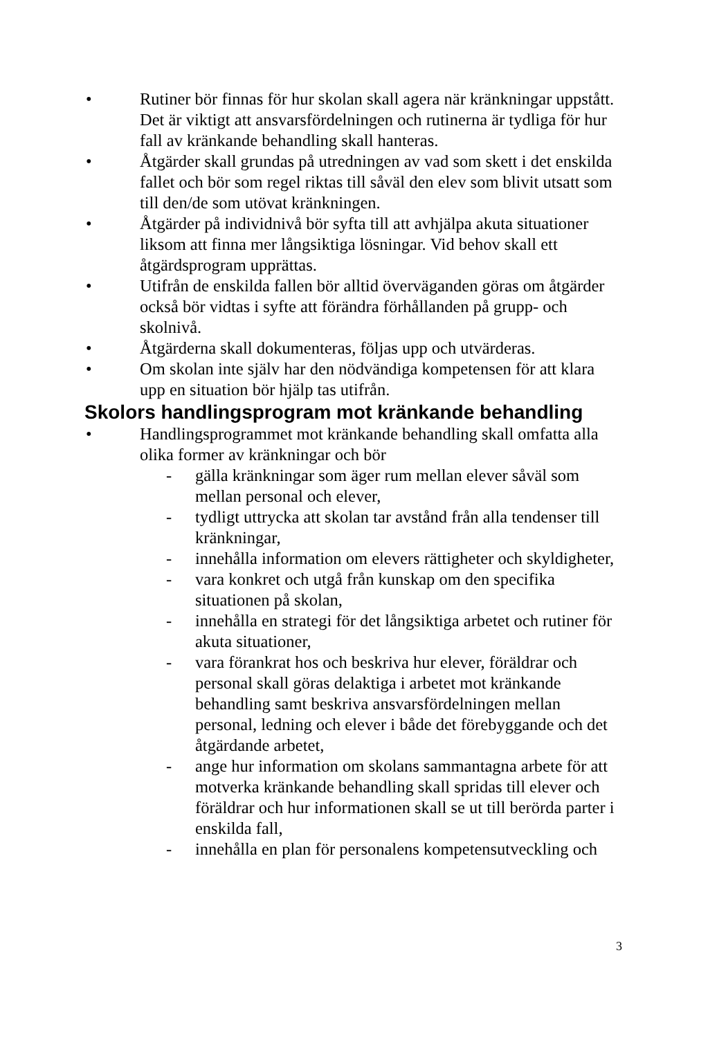• Rutiner bör finnas för hur skolan skall agera när kränkningar uppstått. Det är viktigt att ansvarsfördelningen och rutinerna är tydliga för hur fall av kränkande behandling skall hanteras.
• Åtgärder skall grundas på utredningen av vad som skett i det enskilda fallet och bör som regel riktas till såväl den elev som blivit utsatt som till den/de som utövat kränkningen.
• Åtgärder på individnivå bör syfta till att avhjälpa akuta situationer liksom att finna mer långsiktiga lösningar. Vid behov skall ett åtgärdsprogram upprättas.
• Utifrån de enskilda fallen bör alltid överväganden göras om åtgärder också bör vidtas i syfte att förändra förhållanden på grupp- och skolnivå.
• Åtgärderna skall dokumenteras, följas upp och utvärderas.
• Om skolan inte själv har den nödvändiga kompetensen för att klara upp en situation bör hjälp tas utifrån.
Skolors handlingsprogram mot kränkande behandling
• Handlingsprogrammet mot kränkande behandling skall omfatta alla olika former av kränkningar och bör
- gälla kränkningar som äger rum mellan elever såväl som mellan personal och elever,
- tydligt uttrycka att skolan tar avstånd från alla tendenser till kränkningar,
- innehålla information om elevers rättigheter och skyldigheter,
- vara konkret och utgå från kunskap om den specifika situationen på skolan,
- innehålla en strategi för det långsiktiga arbetet och rutiner för akuta situationer,
- vara förankrat hos och beskriva hur elever, föräldrar och personal skall göras delaktiga i arbetet mot kränkande behandling samt beskriva ansvarsfördelningen mellan personal, ledning och elever i både det förebyggande och det åtgärdande arbetet,
- ange hur information om skolans sammantagna arbete för att motverka kränkande behandling skall spridas till elever och föräldrar och hur informationen skall se ut till berörda parter i enskilda fall,
- innehålla en plan för personalens kompetensutveckling och
3